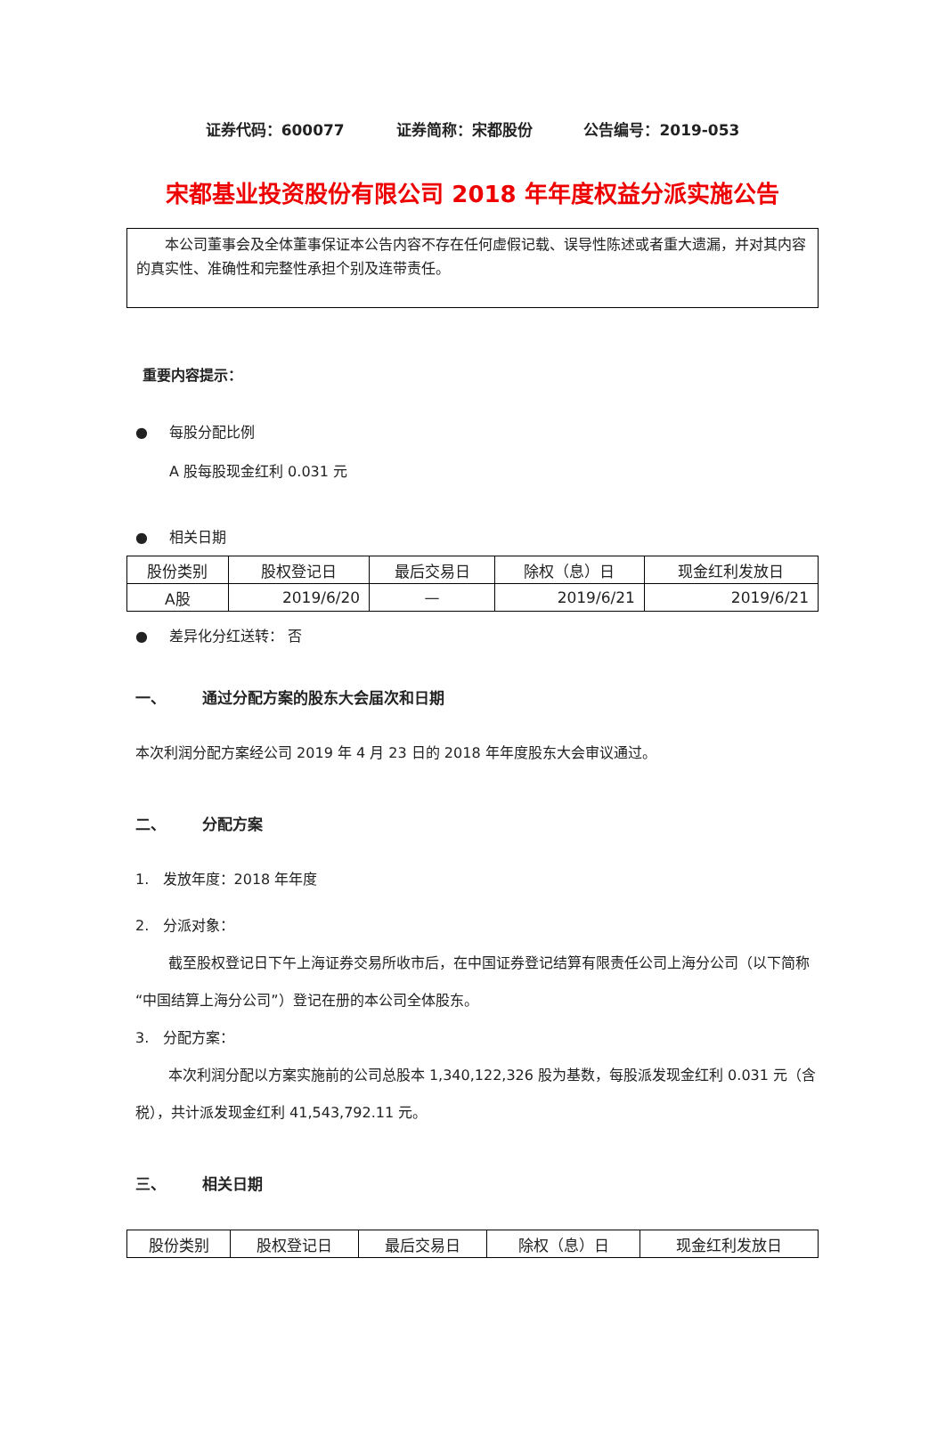证券代码：600077 证券简称：宋都股份 公告编号：2019-053
宋都基业投资股份有限公司 2018 年年度权益分派实施公告
本公司董事会及全体董事保证本公告内容不存在任何虚假记载、误导性陈述或者重大遗漏，并对其内容的真实性、准确性和完整性承担个别及连带责任。
重要内容提示：
● 每股分配比例
A 股每股现金红利 0.031 元
● 相关日期
| 股份类别 | 股权登记日 | 最后交易日 | 除权（息）日 | 现金红利发放日 |
| --- | --- | --- | --- | --- |
| A股 | 2019/6/20 | — | 2019/6/21 | 2019/6/21 |
● 差异化分红送转： 否
一、 通过分配方案的股东大会届次和日期
本次利润分配方案经公司 2019 年 4 月 23 日的 2018 年年度股东大会审议通过。
二、 分配方案
1. 发放年度：2018 年年度
2. 分派对象：
截至股权登记日下午上海证券交易所收市后，在中国证券登记结算有限责任公司上海分公司（以下简称“中国结算上海分公司”）登记在册的本公司全体股东。
3. 分配方案：
本次利润分配以方案实施前的公司总股本 1,340,122,326 股为基数，每股派发现金红利 0.031 元（含税），共计派发现金红利 41,543,792.11 元。
三、 相关日期
| 股份类别 | 股权登记日 | 最后交易日 | 除权（息）日 | 现金红利发放日 |
| --- | --- | --- | --- | --- |